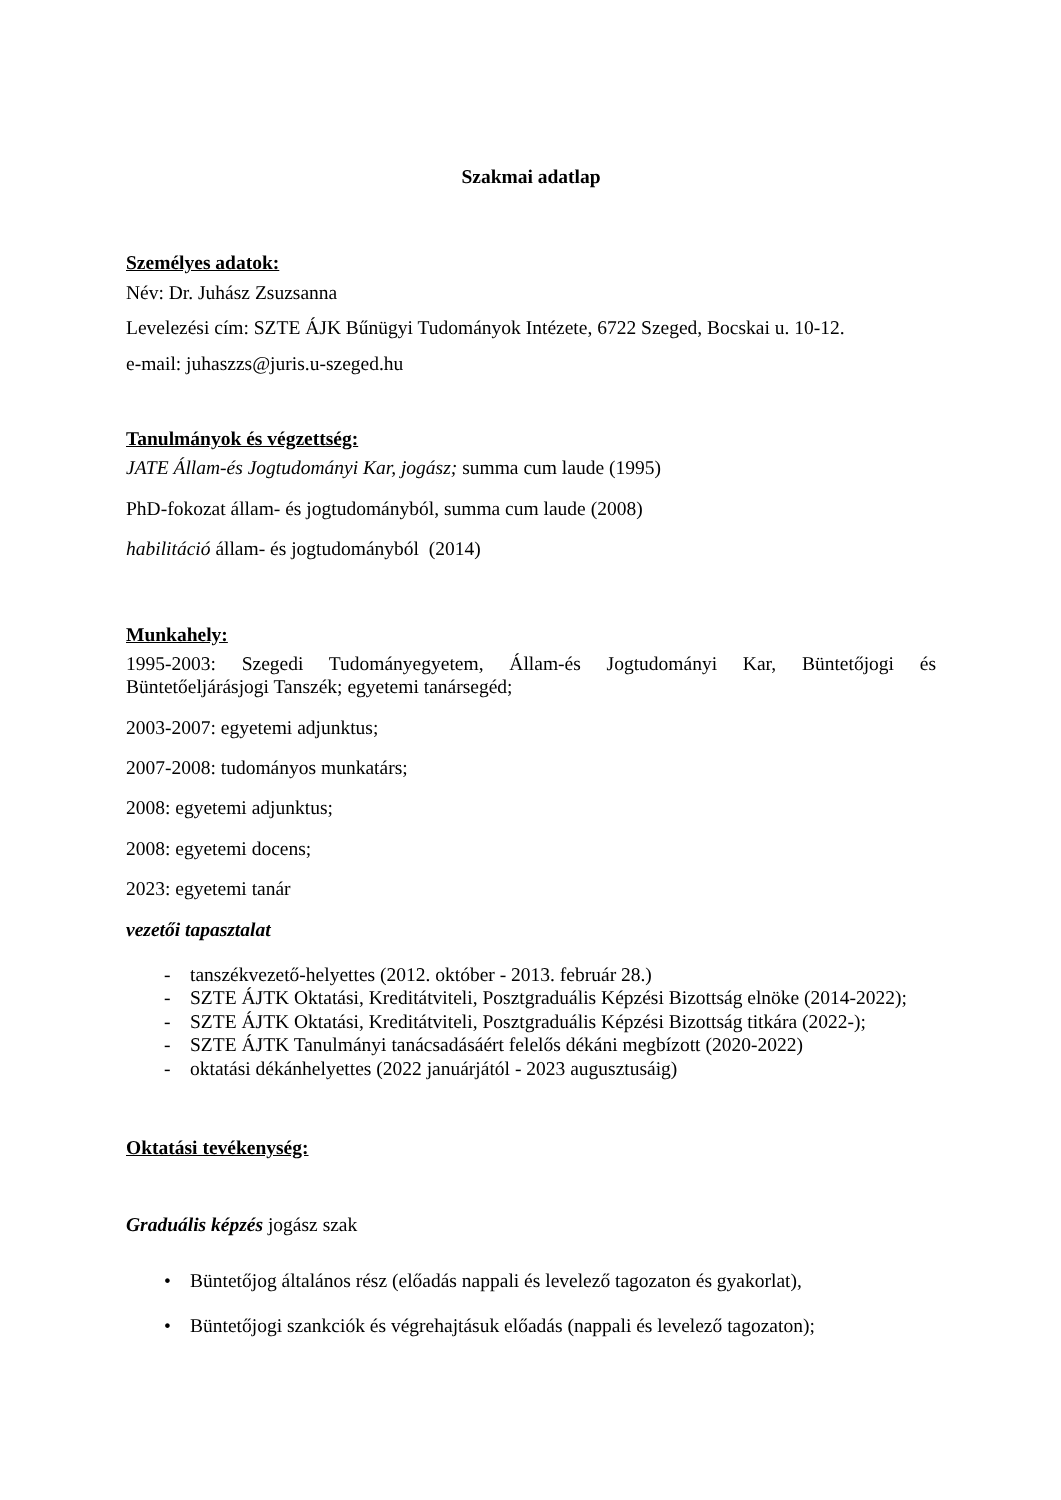Szakmai adatlap
Személyes adatok:
Név: Dr. Juhász Zsuzsanna
Levelezési cím: SZTE ÁJK Bűnügyi Tudományok Intézete, 6722 Szeged, Bocskai u. 10-12.
e-mail: juhaszzs@juris.u-szeged.hu
Tanulmányok és végzettség:
JATE Állam-és Jogtudományi Kar, jogász; summa cum laude (1995)
PhD-fokozat állam- és jogtudományból, summa cum laude (2008)
habilitáció állam- és jogtudományból (2014)
Munkahely:
1995-2003: Szegedi Tudományegyetem, Állam-és Jogtudományi Kar, Büntetőjogi és Büntetőeljárásjogi Tanszék; egyetemi tanársegéd;
2003-2007: egyetemi adjunktus;
2007-2008: tudományos munkatárs;
2008: egyetemi adjunktus;
2008: egyetemi docens;
2023: egyetemi tanár
vezetői tapasztalat
- tanszékvezető-helyettes (2012. október - 2013. február 28.)
- SZTE ÁJTK Oktatási, Kreditátviteli, Posztgraduális Képzési Bizottság elnöke (2014-2022);
- SZTE ÁJTK Oktatási, Kreditátviteli, Posztgraduális Képzési Bizottság titkára (2022-);
- SZTE ÁJTK Tanulmányi tanácsadásáért felelős dékáni megbízott (2020-2022)
- oktatási dékánhelyettes (2022 januárjától - 2023 augusztusáig)
Oktatási tevékenység:
Graduális képzés jogász szak
• Büntetőjog általános rész (előadás nappali és levelező tagozaton és gyakorlat),
• Büntetőjogi szankciók és végrehajtásuk előadás (nappali és levelező tagozaton);